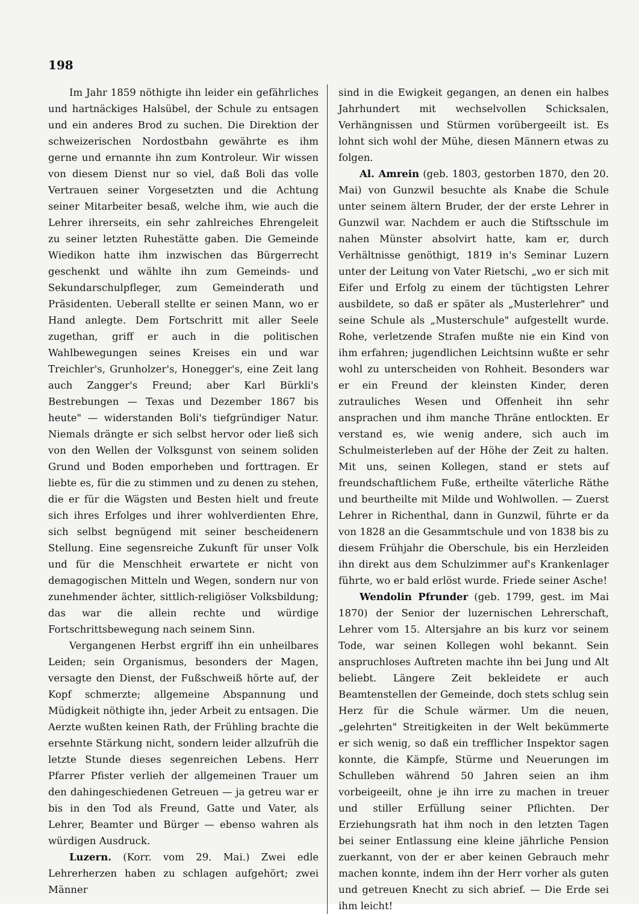198
Im Jahr 1859 nöthigte ihn leider ein gefährliches und hartnäckiges Halsübel, der Schule zu entsagen und ein anderes Brod zu suchen. Die Direktion der schweizerischen Nordostbahn gewährte es ihm gerne und ernannte ihn zum Kontroleur. Wir wissen von diesem Dienst nur so viel, daß Boli das volle Vertrauen seiner Vorgesetzten und die Achtung seiner Mitarbeiter besaß, welche ihm, wie auch die Lehrer ihrerseits, ein sehr zahlreiches Ehrengeleit zu seiner letzten Ruhestätte gaben. Die Gemeinde Wiedikon hatte ihm inzwischen das Bürgerrecht geschenkt und wählte ihn zum Gemeinds- und Sekundarschulpfleger, zum Gemeinderath und Präsidenten. Ueberall stellte er seinen Mann, wo er Hand anlegte. Dem Fortschritt mit aller Seele zugethan, griff er auch in die politischen Wahlbewegungen seines Kreises ein und war Treichler's, Grunholzer's, Honegger's, eine Zeit lang auch Zangger's Freund; aber Karl Bürkli's Bestrebungen — Texas und Dezember 1867 bis heute" — widerstanden Boli's tiefgründiger Natur. Niemals drängte er sich selbst hervor oder ließ sich von den Wellen der Volksgunst von seinem soliden Grund und Boden emporheben und forttragen. Er liebte es, für die zu stimmen und zu denen zu stehen, die er für die Wägsten und Besten hielt und freute sich ihres Erfolges und ihrer wohlverdienten Ehre, sich selbst begnügend mit seiner bescheidenern Stellung. Eine segensreiche Zukunft für unser Volk und für die Menschheit erwartete er nicht von demagogischen Mitteln und Wegen, sondern nur von zunehmender ächter, sittlich-religiöser Volksbildung; das war die allein rechte und würdige Fortschrittsbewegung nach seinem Sinn.
Vergangenen Herbst ergriff ihn ein unheilbares Leiden; sein Organismus, besonders der Magen, versagte den Dienst, der Fußschweiß hörte auf, der Kopf schmerzte; allgemeine Abspannung und Müdigkeit nöthigte ihn, jeder Arbeit zu entsagen. Die Aerzte wußten keinen Rath, der Frühling brachte die ersehnte Stärkung nicht, sondern leider allzufrüh die letzte Stunde dieses segenreichen Lebens. Herr Pfarrer Pfister verlieh der allgemeinen Trauer um den dahingeschiedenen Getreuen — ja getreu war er bis in den Tod als Freund, Gatte und Vater, als Lehrer, Beamter und Bürger — ebenso wahren als würdigen Ausdruck.
Luzern. (Korr. vom 29. Mai.) Zwei edle Lehrerherzen haben zu schlagen aufgehört; zwei Männer
sind in die Ewigkeit gegangen, an denen ein halbes Jahrhundert mit wechselvollen Schicksalen, Verhängnissen und Stürmen vorübergeeilt ist. Es lohnt sich wohl der Mühe, diesen Männern etwas zu folgen.
Al. Amrein (geb. 1803, gestorben 1870, den 20. Mai) von Gunzwil besuchte als Knabe die Schule unter seinem ältern Bruder, der der erste Lehrer in Gunzwil war. Nachdem er auch die Stiftsschule im nahen Münster absolvirt hatte, kam er, durch Verhältnisse genöthigt, 1819 in's Seminar Luzern unter der Leitung von Vater Rietschi, „wo er sich mit Eifer und Erfolg zu einem der tüchtigsten Lehrer ausbildete, so daß er später als „Musterlehrer" und seine Schule als „Musterschule" aufgestellt wurde. Rohe, verletzende Strafen mußte nie ein Kind von ihm erfahren; jugendlichen Leichtsinn wußte er sehr wohl zu unterscheiden von Rohheit. Besonders war er ein Freund der kleinsten Kinder, deren zutrauliches Wesen und Offenheit ihn sehr ansprachen und ihm manche Thräne entlockten. Er verstand es, wie wenig andere, sich auch im Schulmeisterleben auf der Höhe der Zeit zu halten. Mit uns, seinen Kollegen, stand er stets auf freundschaftlichem Fuße, ertheilte väterliche Räthe und beurtheilte mit Milde und Wohlwollen. — Zuerst Lehrer in Richenthal, dann in Gunzwil, führte er da von 1828 an die Gesammtschule und von 1838 bis zu diesem Frühjahr die Oberschule, bis ein Herzleiden ihn direkt aus dem Schulzimmer auf's Krankenlager führte, wo er bald erlöst wurde. Friede seiner Asche!
Wendolin Pfrunder (geb. 1799, gest. im Mai 1870) der Senior der luzernischen Lehrerschaft, Lehrer vom 15. Altersjahre an bis kurz vor seinem Tode, war seinen Kollegen wohl bekannt. Sein anspruchloses Auftreten machte ihn bei Jung und Alt beliebt. Längere Zeit bekleidete er auch Beamtenstellen der Gemeinde, doch stets schlug sein Herz für die Schule wärmer. Um die neuen, „gelehrten" Streitigkeiten in der Welt bekümmerte er sich wenig, so daß ein trefflicher Inspektor sagen konnte, die Kämpfe, Stürme und Neuerungen im Schulleben während 50 Jahren seien an ihm vorbeigeeilt, ohne je ihn irre zu machen in treuer und stiller Erfüllung seiner Pflichten. Der Erziehungsrath hat ihm noch in den letzten Tagen bei seiner Entlassung eine kleine jährliche Pension zuerkannt, von der er aber keinen Gebrauch mehr machen konnte, indem ihn der Herr vorher als guten und getreuen Knecht zu sich abrief. — Die Erde sei ihm leicht!